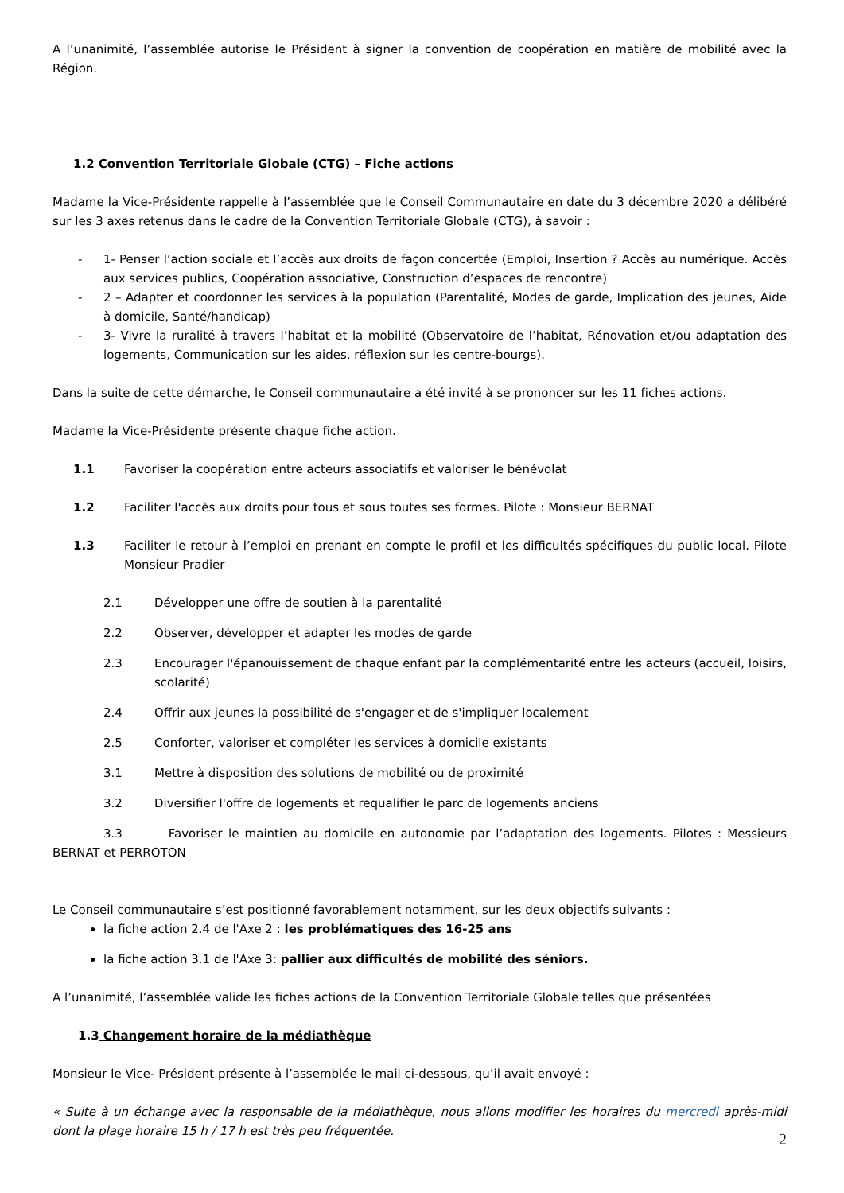A l’unanimité, l’assemblée autorise le Président à signer la convention de coopération en matière de mobilité avec la Région.
1.2 Convention Territoriale Globale (CTG) – Fiche actions
Madame la Vice-Présidente rappelle à l’assemblée que le Conseil Communautaire en date du 3 décembre 2020 a délibéré sur les 3 axes retenus dans le cadre de la Convention Territoriale Globale (CTG), à savoir :
- 1- Penser l’action sociale et l’accès aux droits de façon concertée (Emploi, Insertion ? Accès au numérique. Accès aux services publics, Coopération associative, Construction d’espaces de rencontre)
- 2 – Adapter et coordonner les services à la population (Parentalité, Modes de garde, Implication des jeunes, Aide à domicile, Santé/handicap)
- 3- Vivre la ruralité à travers l’habitat et la mobilité (Observatoire de l’habitat, Rénovation et/ou adaptation des logements, Communication sur les aides, réflexion sur les centre-bourgs).
Dans la suite de cette démarche, le Conseil communautaire a été invité à se prononcer sur les 11 fiches actions.
Madame la Vice-Présidente présente chaque fiche action.
1.1 Favoriser la coopération entre acteurs associatifs et valoriser le bénévolat
1.2 Faciliter l'accès aux droits pour tous et sous toutes ses formes. Pilote : Monsieur BERNAT
1.3 Faciliter le retour à l’emploi en prenant en compte le profil et les difficultés spécifiques du public local. Pilote Monsieur Pradier
2.1 Développer une offre de soutien à la parentalité
2.2 Observer, développer et adapter les modes de garde
2.3 Encourager l'épanouissement de chaque enfant par la complémentarité entre les acteurs (accueil, loisirs, scolarité)
2.4 Offrir aux jeunes la possibilité de s'engager et de s'impliquer localement
2.5 Conforter, valoriser et compléter les services à domicile existants
3.1 Mettre à disposition des solutions de mobilité ou de proximité
3.2 Diversifier l'offre de logements et requalifier le parc de logements anciens
3.3 Favoriser le maintien au domicile en autonomie par l’adaptation des logements. Pilotes : Messieurs BERNAT et PERROTON
Le Conseil communautaire s’est positionné favorablement notamment, sur les deux objectifs suivants :
la fiche action 2.4 de l'Axe 2 : les problématiques des 16-25 ans
la fiche action 3.1 de l'Axe 3: pallier aux difficultés de mobilité des séniors.
A l’unanimité, l’assemblée valide les fiches actions de la Convention Territoriale Globale telles que présentées
1.3 Changement horaire de la médiathèque
Monsieur le Vice- Président présente à l’assemblée le mail ci-dessous, qu’il avait envoyé :
« Suite à un échange avec la responsable de la médiathèque, nous allons modifier les horaires du mercredi après-midi dont la plage horaire 15 h / 17 h est très peu fréquentée.
2